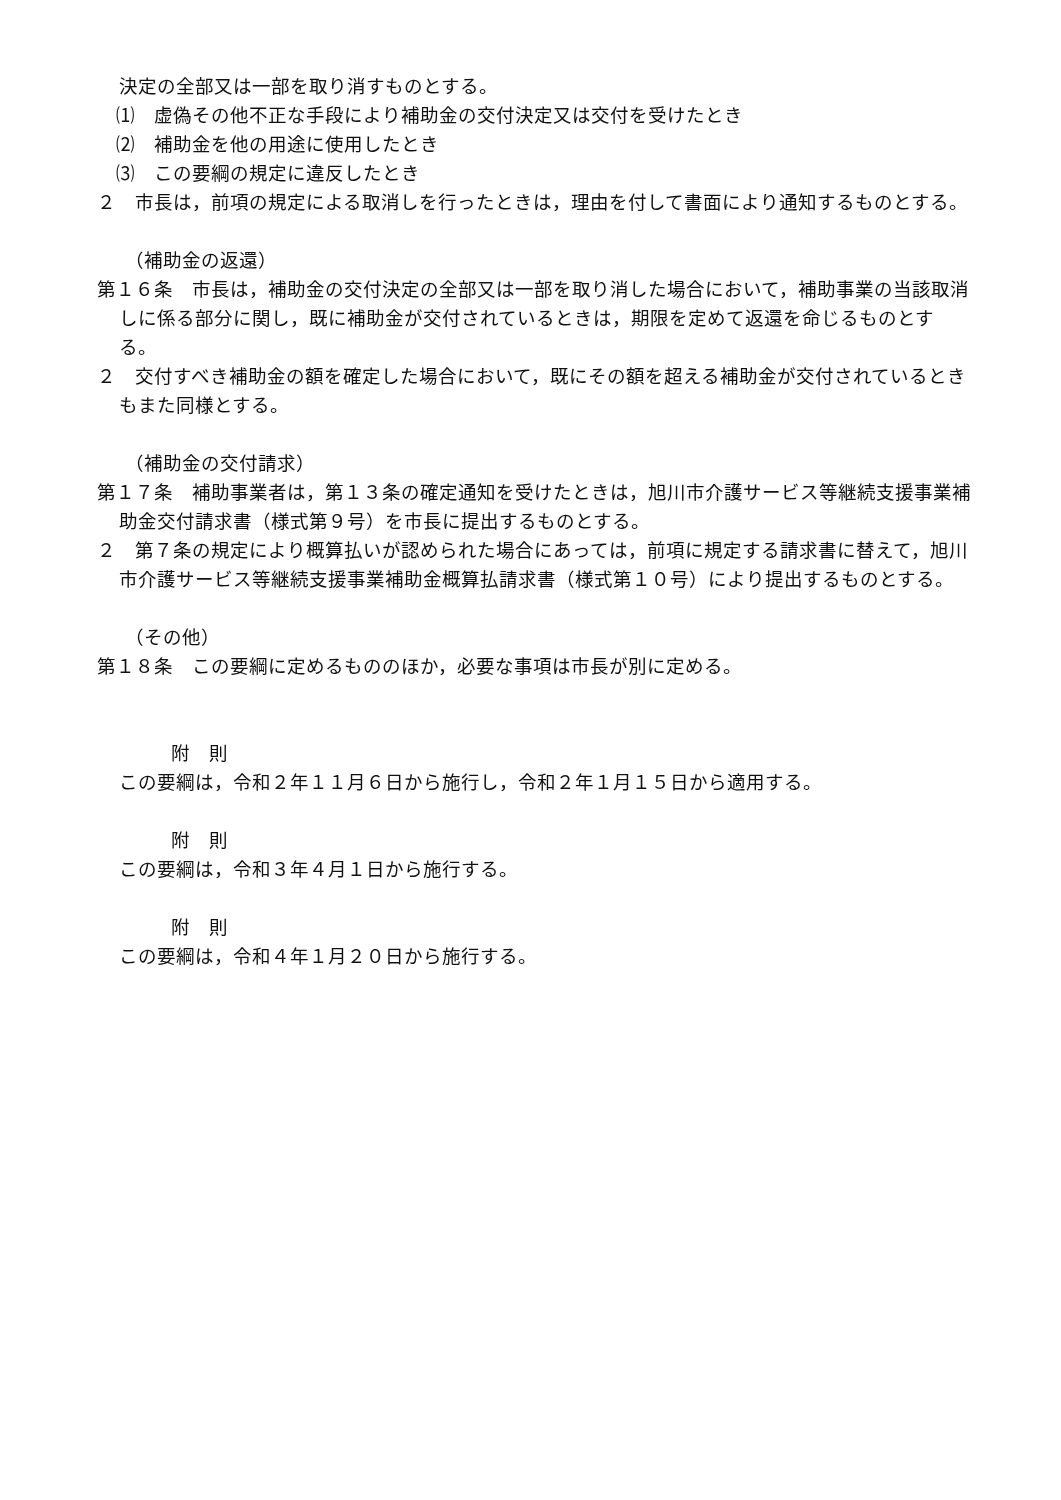決定の全部又は一部を取り消すものとする。
⑴　虚偽その他不正な手段により補助金の交付決定又は交付を受けたとき
⑵　補助金を他の用途に使用したとき
⑶　この要綱の規定に違反したとき
２　市長は，前項の規定による取消しを行ったときは，理由を付して書面により通知するものとする。
（補助金の返還）
第１６条　市長は，補助金の交付決定の全部又は一部を取り消した場合において，補助事業の当該取消しに係る部分に関し，既に補助金が交付されているときは，期限を定めて返還を命じるものとする。
２　交付すべき補助金の額を確定した場合において，既にその額を超える補助金が交付されているときもまた同様とする。
（補助金の交付請求）
第１７条　補助事業者は，第１３条の確定通知を受けたときは，旭川市介護サービス等継続支援事業補助金交付請求書（様式第９号）を市長に提出するものとする。
２　第７条の規定により概算払いが認められた場合にあっては，前項に規定する請求書に替えて，旭川市介護サービス等継続支援事業補助金概算払請求書（様式第１０号）により提出するものとする。
（その他）
第１８条　この要綱に定めるもののほか，必要な事項は市長が別に定める。
附　則
この要綱は，令和２年１１月６日から施行し，令和２年１月１５日から適用する。
附　則
この要綱は，令和３年４月１日から施行する。
附　則
この要綱は，令和４年１月２０日から施行する。